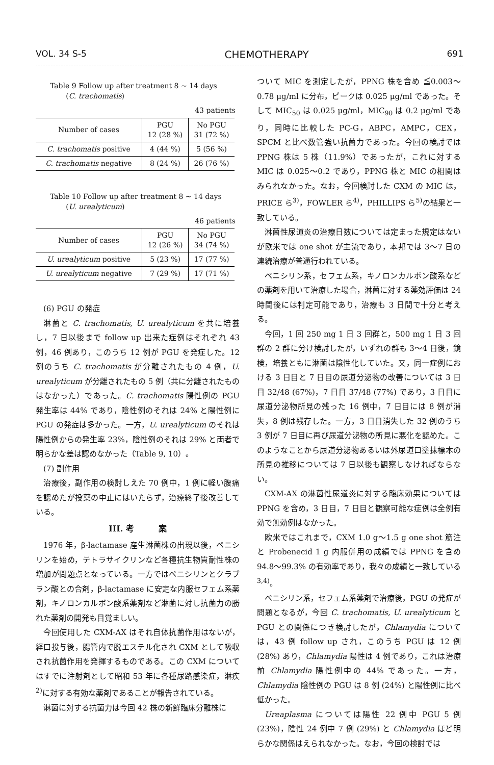VOL. 34 S-5 CHEMOTHERAPY 691
Table 9 Follow up after treatment 8 ~ 14 days
(C. trachomatis)
43 patients
| Number of cases | PGU 12 (28 %) | No PGU 31 (72 %) |
| --- | --- | --- |
| C. trachomatis positive | 4 (44 %) | 5 (56 %) |
| C. trachomatis negative | 8 (24 %) | 26 (76 %) |
Table 10 Follow up after treatment 8 ~ 14 days
(U. urealyticum)
46 patients
| Number of cases | PGU 12 (26 %) | No PGU 34 (74 %) |
| --- | --- | --- |
| U. urealyticum positive | 5 (23 %) | 17 (77 %) |
| U. urealyticum negative | 7 (29 %) | 17 (71 %) |
(6) PGU の発症
淋菌と C. trachomatis, U. urealyticum を共に培養し，7 日以後まで follow up 出来た症例はそれぞれ 43 例，46 例あり，このうち 12 例が PGU を発症した。12 例のうち C. trachomatis が分離されたもの 4 例，U. urealyticum が分離されたもの 5 例（共に分離されたものはなかった）であった。C. trachomatis 陽性例の PGU 発生率は 44% であり，陰性例のそれは 24% と陽性例に PGU の発症は多かった。一方，U. urealyticum のそれは陽性例からの発生率 23%，陰性例のそれは 29% と両者で明らかな差は認めなかった（Table 9, 10）。
(7) 副作用
治療後，副作用の検討しえた 70 例中，1 例に軽い腹痛を認めたが投薬の中止にはいたらず，治療終了後改善している。
III. 考　　　案
1976 年，β-lactamase 産生淋菌株の出現以後，ペニシリンを始め，テトラサイクリンなど各種抗生物質耐性株の増加が問題点となっている。一方ではペニシリンとクラブラン酸との合剤，β-lactamase に安定な内服セフェム系薬剤，キノロンカルボン酸系薬剤など淋菌に対し抗菌力の勝れた薬剤の開発も目覚ましい。
今回使用した CXM-AX はそれ自体抗菌作用はないが，経口投与後，腸管内で脱エステル化され CXM として吸収され抗菌作用を発揮するものである。この CXM についてはすでに注射剤として昭和 53 年に各種尿路感染症，淋疾<sup>2)</sup>に対する有効な薬剤であることが報告されている。
淋菌に対する抗菌力は今回 42 株の新鮮臨床分離株に
ついて MIC を測定したが，PPNG 株を含め ≦0.003～0.78 μg/ml に分布，ピークは 0.025 μg/ml であった。そして MIC<sub>50</sub> は 0.025 μg/ml，MIC<sub>90</sub> は 0.2 μg/ml であり，同時に比較した PC-G，ABPC，AMPC，CEX，SPCM と比べ数管強い抗菌力であった。今回の検討では PPNG 株は 5 株（11.9%）であったが，これに対する MIC は 0.025～0.2 であり，PPNG 株と MIC の相関はみられなかった。なお，今回検討した CXM の MIC は，PRICE ら<sup>3)</sup>，FOWLER ら<sup>4)</sup>，PHILLIPS ら<sup>5)</sup>の結果と一致している。
淋菌性尿道炎の治療日数については定まった規定はないが欧米では one shot が主流であり，本邦では 3～7 日の連続治療が普通行われている。
ペニシリン系，セフェム系，キノロンカルボン酸系などの薬剤を用いて治療した場合，淋菌に対する薬効評価は 24 時間後には判定可能であり，治療も 3 日間で十分と考える。
今回，1 回 250 mg 1 日 3 回群と，500 mg 1 日 3 回群の 2 群に分け検討したが，いずれの群も 3～4 日後，鏡検，培養ともに淋菌は陰性化していた。又，同一症例における 3 日目と 7 日目の尿道分泌物の改善については 3 日目 32/48 (67%)，7 日目 37/48 (77%) であり，3 日目に尿道分泌物所見の残った 16 例中，7 日目には 8 例が消失，8 例は残存した。一方，3 日目消失した 32 例のうち 3 例が 7 日目に再び尿道分泌物の所見に悪化を認めた。このようなことから尿道分泌物あるいは外尿道口塗抹標本の所見の推移については 7 日以後も観察しなければならない。
CXM-AX の淋菌性尿道炎に対する臨床効果については PPNG を含め，3 日目，7 日目と観察可能な症例は全例有効で無効例はなかった。
欧米ではこれまで，CXM 1.0 g～1.5 g one shot 筋注と Probenecid 1 g 内服併用の成績では PPNG を含め 94.8～99.3% の有効率であり，我々の成績と一致している<sup>3,4)</sup>。
ペニシリン系，セフェム系薬剤で治療後，PGU の発症が問題となるが，今回 C. trachomatis, U. urealyticum と PGU との関係につき検討したが，Chlamydia については，43 例 follow up され，このうち PGU は 12 例 (28%) あり，Chlamydia 陽性は 4 例であり，これは治療前 Chlamydia 陽性例中の 44% であった。一方，Chlamydia 陰性例の PGU は 8 例 (24%) と陽性例に比べ低かった。
Ureaplasma については陽性 22 例中 PGU 5 例 (23%)，陰性 24 例中 7 例 (29%) と Chlamydia ほど明らかな関係はえられなかった。なお，今回の検討では